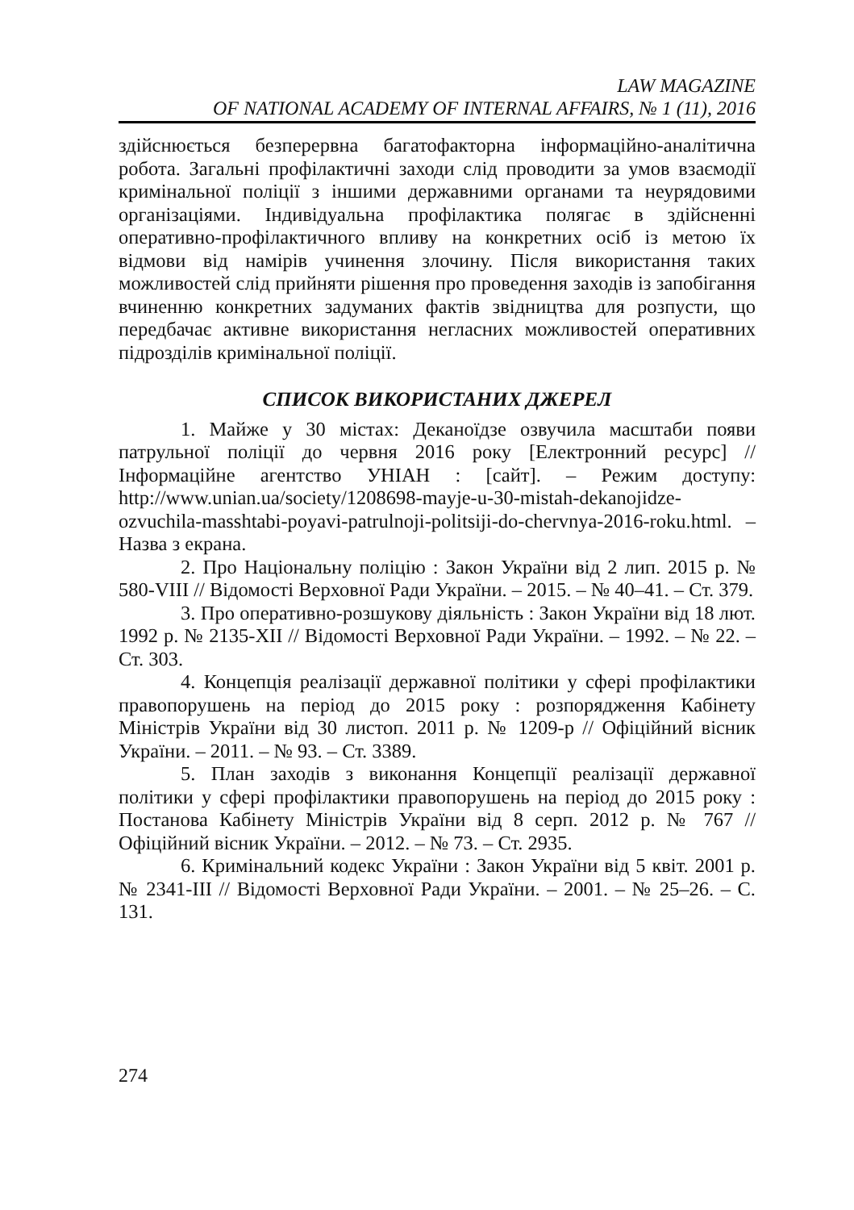LAW MAGAZINE
OF NATIONAL ACADEMY OF INTERNAL AFFAIRS, № 1 (11), 2016
здійснюється безперервна багатофакторна інформаційно-аналітична робота. Загальні профілактичні заходи слід проводити за умов взаємодії кримінальної поліції з іншими державними органами та неурядовими організаціями. Індивідуальна профілактика полягає в здійсненні оперативно-профілактичного впливу на конкретних осіб із метою їх відмови від намірів учинення злочину. Після використання таких можливостей слід прийняти рішення про проведення заходів із запобігання вчиненню конкретних задуманих фактів звідництва для розпусти, що передбачає активне використання негласних можливостей оперативних підрозділів кримінальної поліції.
СПИСОК ВИКОРИСТАНИХ ДЖЕРЕЛ
1. Майже у 30 містах: Деканоїдзе озвучила масштаби появи патрульної поліції до червня 2016 року [Електронний ресурс] // Інформаційне агентство УНІАН : [сайт]. – Режим доступу: http://www.unian.ua/society/1208698-mayje-u-30-mistah-dekanojidze-ozvuchila-masshtabi-poyavi-patrulnoji-politsiji-do-chervnya-2016-roku.html. – Назва з екрана.
2. Про Національну поліцію : Закон України від 2 лип. 2015 р. № 580-VIII // Відомості Верховної Ради України. – 2015. – № 40–41. – Ст. 379.
3. Про оперативно-розшукову діяльність : Закон України від 18 лют. 1992 р. № 2135-XII // Відомості Верховної Ради України. – 1992. – № 22. – Ст. 303.
4. Концепція реалізації державної політики у сфері профілактики правопорушень на період до 2015 року : розпорядження Кабінету Міністрів України від 30 листоп. 2011 р. № 1209-р // Офіційний вісник України. – 2011. – № 93. – Ст. 3389.
5. План заходів з виконання Концепції реалізації державної політики у сфері профілактики правопорушень на період до 2015 року : Постанова Кабінету Міністрів України від 8 серп. 2012 р. № 767 // Офіційний вісник України. – 2012. – № 73. – Ст. 2935.
6. Кримінальний кодекс України : Закон України від 5 квіт. 2001 р. № 2341-III // Відомості Верховної Ради України. – 2001. – № 25–26. – С. 131.
274